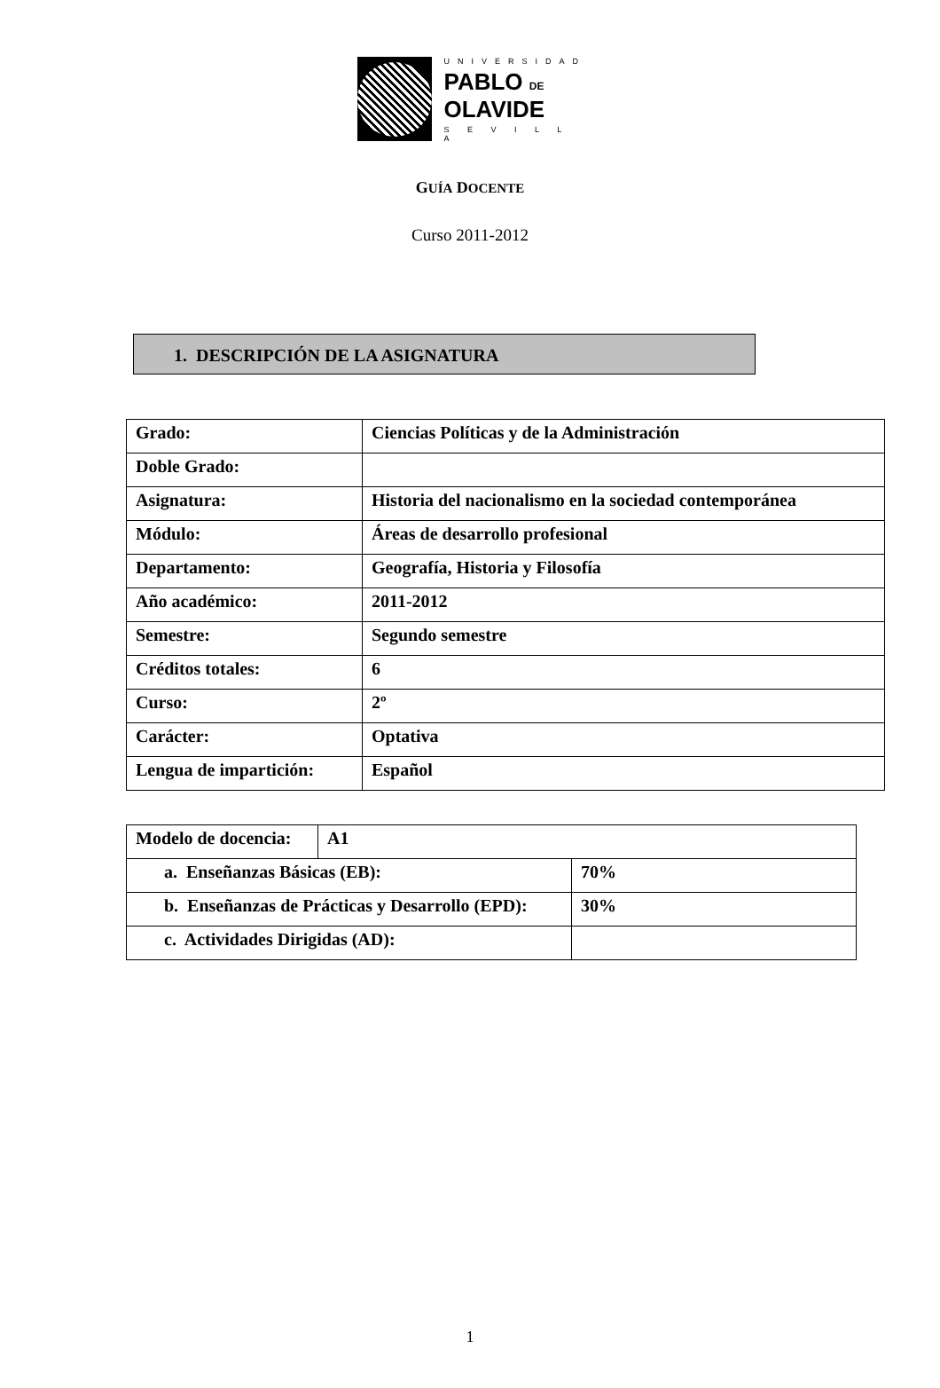UNIVERSIDAD
PABLO DE
OLAVIDE
S E V I L L A
GUÍA DOCENTE
Curso 2011-2012
1. DESCRIPCIÓN DE LA ASIGNATURA
| Grado: | Ciencias Políticas y de la Administración |
| Doble Grado: | |
| Asignatura: | Historia del nacionalismo en la sociedad contemporánea |
| Módulo: | Áreas de desarrollo profesional |
| Departamento: | Geografía, Historia y Filosofía |
| Año académico: | 2011-2012 |
| Semestre: | Segundo semestre |
| Créditos totales: | 6 |
| Curso: | 2º |
| Carácter: | Optativa |
| Lengua de impartición: | Español |
| Modelo de docencia: | A1 | |
| a. Enseñanzas Básicas (EB): | | 70% |
| b. Enseñanzas de Prácticas y Desarrollo (EPD): | | 30% |
| c. Actividades Dirigidas (AD): | | |
1